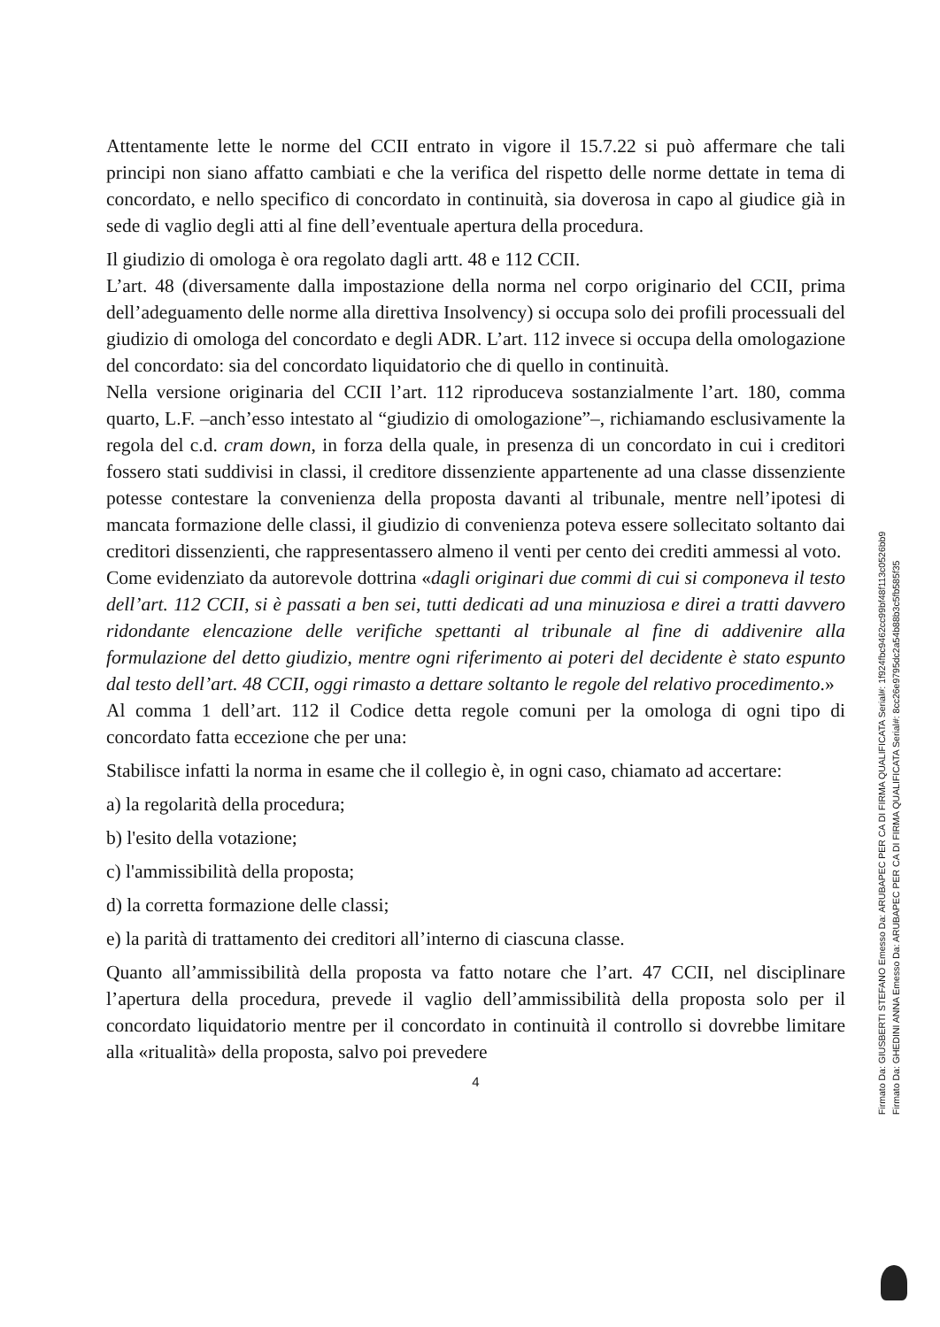Attentamente lette le norme del CCII entrato in vigore il 15.7.22 si può affermare che tali principi non siano affatto cambiati e che la verifica del rispetto delle norme dettate in tema di concordato, e nello specifico di concordato in continuità, sia doverosa in capo al giudice già in sede di vaglio degli atti al fine dell’eventuale apertura della procedura.
Il giudizio di omologa è ora regolato dagli artt. 48 e 112 CCII.
L’art. 48 (diversamente dalla impostazione della norma nel corpo originario del CCII, prima dell’adeguamento delle norme alla direttiva Insolvency) si occupa solo dei profili processuali del giudizio di omologa del concordato e degli ADR. L’art. 112 invece si occupa della omologazione del concordato: sia del concordato liquidatorio che di quello in continuità.
Nella versione originaria del CCII l’art. 112 riproduceva sostanzialmente l’art. 180, comma quarto, L.F. –anch’esso intestato al “giudizio di omologazione”–, richiamando esclusivamente la regola del c.d. cram down, in forza della quale, in presenza di un concordato in cui i creditori fossero stati suddivisi in classi, il creditore dissenziente appartenente ad una classe dissenziente potesse contestare la convenienza della proposta davanti al tribunale, mentre nell’ipotesi di mancata formazione delle classi, il giudizio di convenienza poteva essere sollecitato soltanto dai creditori dissenzienti, che rappresentassero almeno il venti per cento dei crediti ammessi al voto.
Come evidenziato da autorevole dottrina «dagli originari due commi di cui si componeva il testo dell’art. 112 CCII, si è passati a ben sei, tutti dedicati ad una minuziosa e direi a tratti davvero ridondante elencazione delle verifiche spettanti al tribunale al fine di addivenire alla formulazione del detto giudizio, mentre ogni riferimento ai poteri del decidente è stato espunto dal testo dell’art. 48 CCII, oggi rimasto a dettare soltanto le regole del relativo procedimento.»
Al comma 1 dell’art. 112 il Codice detta regole comuni per la omologa di ogni tipo di concordato fatta eccezione che per una:
Stabilisce infatti la norma in esame che il collegio è, in ogni caso, chiamato ad accertare:
a) la regolarità della procedura;
b) l'esito della votazione;
c) l'ammissibilità della proposta;
d) la corretta formazione delle classi;
e) la parità di trattamento dei creditori all’interno di ciascuna classe.
Quanto all’ammissibilità della proposta va fatto notare che l’art. 47 CCII, nel disciplinare l’apertura della procedura, prevede il vaglio dell’ammissibilità della proposta solo per il concordato liquidatorio mentre per il concordato in continuità il controllo si dovrebbe limitare alla «ritualità» della proposta, salvo poi prevedere
4
Firmato Da: GIUSBERTI STEFANO Emesso Da: ARUBAPEC PER CA DI FIRMA QUALIFICATA Serial#: 1f924fbc9462cc99bf48f113c0526bb9
Firmato Da: GHEDINI ANNA Emesso Da: ARUBAPEC PER CA DI FIRMA QUALIFICATA Serial#: 8cc26e9795dc2a54b88b3c5fb585f35